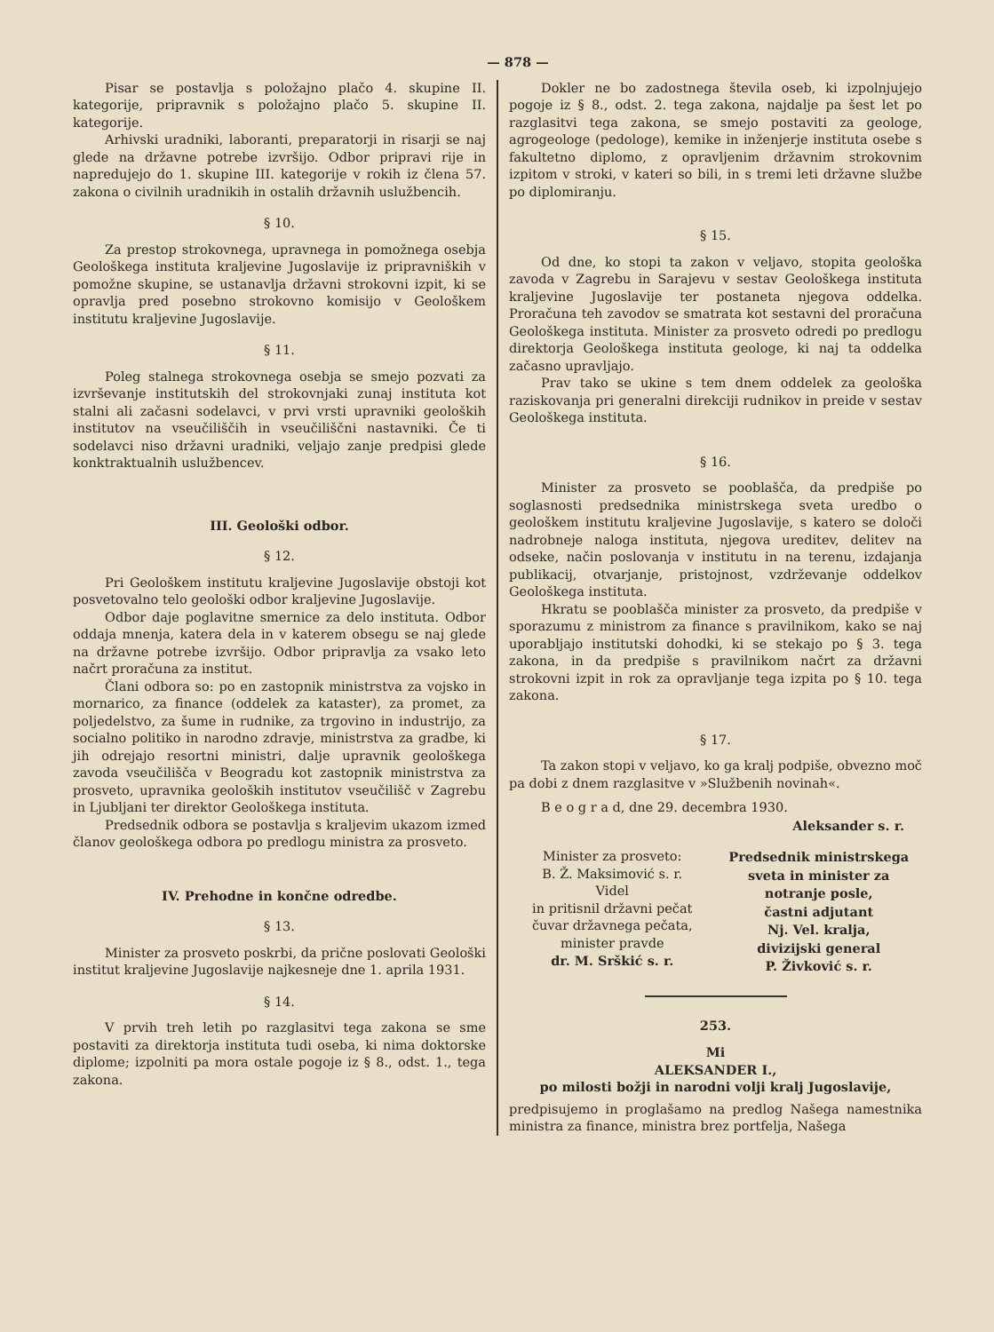— 878 —
Pisar se postavlja s položajno plačo 4. skupine II. kategorije, pripravnik s položajno plačo 5. skupine II. kategorije.
Arhivski uradniki, laboranti, preparatorji in risarji se naj glede na državne potrebe izvršijo. Odbor pripravi rije in napredujejo do 1. skupine III. kategorije v rokih iz člena 57. zakona o civilnih uradnikih in ostalih državnih uslužbencih.
§ 10.
Za prestop strokovnega, upravnega in pomožnega osebja Geološkega instituta kraljevine Jugoslavije iz pripravniških v pomožne skupine, se ustanavlja državni strokovni izpit, ki se opravlja pred posebno strokovno komisijo v Geološkem institutu kraljevine Jugoslavije.
§ 11.
Poleg stalnega strokovnega osebja se smejo pozvati za izvrševanje institutskih del strokovnjaki zunaj instituta kot stalni ali začasni sodelavci, v prvi vrsti upravniki geoloških institutov na vseučiliščih in vseučiliščni nastavniki. Če ti sodelavci niso državni uradniki, veljajo zanje predpisi glede konktraktualnih uslužbencev.
III. Geološki odbor.
§ 12.
Pri Geološkem institutu kraljevine Jugoslavije obstoji kot posvetovalno telo geološki odbor kraljevine Jugoslavije.
Odbor daje poglavitne smernice za delo instituta. Odbor oddaja mnenja, katera dela in v katerem obsegu se naj glede na državne potrebe izvršijo. Odbor pripravlja za vsako leto načrt proračuna za institut.
Člani odbora so: po en zastopnik ministrstva za vojsko in mornarico, za finance (oddelek za kataster), za promet, za poljedelstvo, za šume in rudnike, za trgovino in industrijo, za socialno politiko in narodno zdravje, ministrstva za gradbe, ki jih odrejajo resortni ministri, dalje upravnik geološkega zavoda vseučilišča v Beogradu kot zastopnik ministrstva za prosveto, upravnika geoloških institutov vseučilišč v Zagrebu in Ljubljani ter direktor Geološkega instituta.
Predsednik odbora se postavlja s kraljevim ukazom izmed članov geološkega odbora po predlogu ministra za prosveto.
IV. Prehodne in končne odredbe.
§ 13.
Minister za prosveto poskrbi, da prične poslovati Geološki institut kraljevine Jugoslavije najkesneje dne 1. aprila 1931.
§ 14.
V prvih treh letih po razglasitvi tega zakona se sme postaviti za direktorja instituta tudi oseba, ki nima doktorske diplome; izpolniti pa mora ostale pogoje iz § 8., odst. 1., tega zakona.
Dokler ne bo zadostnega števila oseb, ki izpolnjujejo pogoje iz § 8., odst. 2. tega zakona, najdalje pa šest let po razglasitvi tega zakona, se smejo postaviti za geologe, agrogeologe (pedologe), kemike in inženjerje instituta osebe s fakultetno diplomo, z opravljenim državnim strokovnim izpitom v stroki, v kateri so bili, in s tremi leti državne službe po diplomiranju.
§ 15.
Od dne, ko stopi ta zakon v veljavo, stopita geološka zavoda v Zagrebu in Sarajevu v sestav Geološkega instituta kraljevine Jugoslavije ter postaneta njegova oddelka. Proračuna teh zavodov se smatrata kot sestavni del proračuna Geološkega instituta. Minister za prosveto odredi po predlogu direktorja Geološkega instituta geologe, ki naj ta oddelka začasno upravljajo.
Prav tako se ukine s tem dnem oddelek za geološka raziskovanja pri generalni direkciji rudnikov in preide v sestav Geološkega instituta.
§ 16.
Minister za prosveto se pooblašča, da predpiše po soglasnosti predsednika ministrskega sveta uredbo o geološkem institutu kraljevine Jugoslavije, s katero se določi nadrobneje naloga instituta, njegova ureditev, delitev na odseke, način poslovanja v institutu in na terenu, izdajanja publikacij, otvarjanje, pristojnost, vzdrževanje oddelkov Geološkega instituta.
Hkratu se pooblašča minister za prosveto, da predpiše v sporazumu z ministrom za finance s pravilnikom, kako se naj uporabljajo institutski dohodki, ki se stekajo po § 3. tega zakona, in da predpiše s pravilnikom načrt za državni strokovni izpit in rok za opravljanje tega izpita po § 10. tega zakona.
§ 17.
Ta zakon stopi v veljavo, ko ga kralj podpiše, obvezno moč pa dobi z dnem razglasitve v »Službenih novinah«.
B e o g r a d, dne 29. decembra 1930.
Aleksander s. r.
Minister za prosveto:
B. Ž. Maksimović s. r.
Videl
in pritisnil državni pečat
čuvar državnega pečata,
minister pravde
dr. M. Srškić s. r.
Predsednik ministrskega
sveta in minister za
notranje posle,
častni adjutant
Nj. Vel. kralja,
divizijski general
P. Živković s. r.
253.
Mi
ALEKSANDER I.,
po milosti božji in narodni volji kralj Jugoslavije,
predpisujemo in proglašamo na predlog Našega namestnika ministra za finance, ministra brez portfelja, Našega